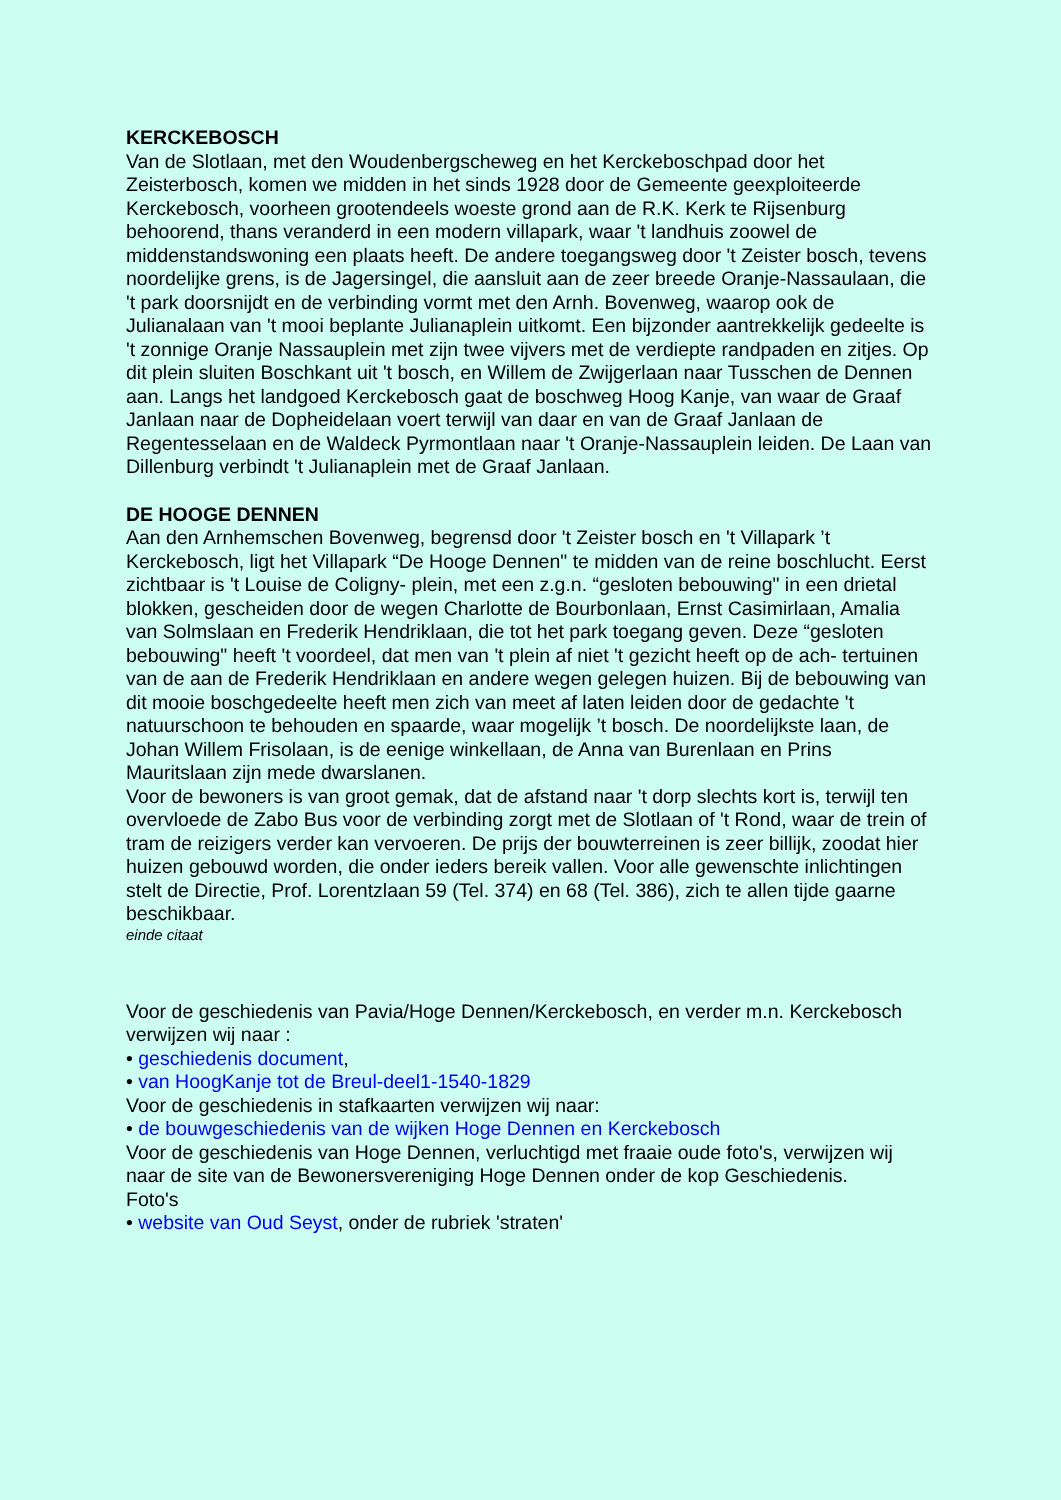KERCKEBOSCH
Van de Slotlaan, met den Woudenbergscheweg en het Kerckeboschpad door het Zeisterbosch, komen we midden in het sinds 1928 door de Gemeente geexploiteerde Kerckebosch, voorheen grootendeels woeste grond aan de R.K. Kerk te Rijsenburg behoorend, thans veranderd in een modern villapark, waar 't landhuis zoowel de middenstandswoning een plaats heeft. De andere toegangsweg door 't Zeister bosch, tevens noordelijke grens, is de Jagersingel, die aansluit aan de zeer breede Oranje-Nassaulaan, die 't park doorsnijdt en de verbinding vormt met den Arnh. Bovenweg, waarop ook de Julianalaan van 't mooi beplante Julianaplein uitkomt. Een bijzonder aantrekkelijk gedeelte is 't zonnige Oranje Nassauplein met zijn twee vijvers met de verdiepte randpaden en zitjes. Op dit plein sluiten Boschkant uit 't bosch, en Willem de Zwijgerlaan naar Tusschen de Dennen aan. Langs het landgoed Kerckebosch gaat de boschweg Hoog Kanje, van waar de Graaf Janlaan naar de Dopheidelaan voert terwijl van daar en van de Graaf Janlaan de Regentesselaan en de Waldeck Pyrmontlaan naar 't Oranje-Nassauplein leiden. De Laan van Dillenburg verbindt 't Julianaplein met de Graaf Janlaan.
DE HOOGE DENNEN
Aan den Arnhemschen Bovenweg, begrensd door 't Zeister bosch en 't Villapark ’t Kerckebosch, ligt het Villapark “De Hooge Dennen" te midden van de reine boschlucht. Eerst zichtbaar is 't Louise de Coligny- plein, met een z.g.n. “gesloten bebouwing" in een drietal blokken, gescheiden door de wegen Charlotte de Bourbonlaan, Ernst Casimirlaan, Amalia van Solmslaan en Frederik Hendriklaan, die tot het park toegang geven. Deze “gesloten bebouwing" heeft 't voordeel, dat men van 't plein af niet 't gezicht heeft op de ach- tertuinen van de aan de Frederik Hendriklaan en andere wegen gelegen huizen. Bij de bebouwing van dit mooie boschgedeelte heeft men zich van meet af laten leiden door de gedachte 't natuurschoon te behouden en spaarde, waar mogelijk ’t bosch. De noordelijkste laan, de Johan Willem Frisolaan, is de eenige winkellaan, de Anna van Burenlaan en Prins Mauritslaan zijn mede dwarslanen.
Voor de bewoners is van groot gemak, dat de afstand naar 't dorp slechts kort is, terwijl ten overvloede de Zabo Bus voor de verbinding zorgt met de Slotlaan of 't Rond, waar de trein of tram de reizigers verder kan vervoeren. De prijs der bouwterreinen is zeer billijk, zoodat hier huizen gebouwd worden, die onder ieders bereik vallen. Voor alle gewenschte inlichtingen stelt de Directie, Prof. Lorentzlaan 59 (Tel. 374) en 68 (Tel. 386), zich te allen tijde gaarne beschikbaar.
einde citaat
Voor de geschiedenis van Pavia/Hoge Dennen/Kerckebosch, en verder m.n. Kerckebosch verwijzen wij naar :
• geschiedenis document,
• van HoogKanje tot de Breul-deel1-1540-1829
Voor de geschiedenis in stafkaarten verwijzen wij naar:
• de bouwgeschiedenis van de wijken Hoge Dennen en Kerckebosch
Voor de geschiedenis van Hoge Dennen, verluchtigd met fraaie oude foto's, verwijzen wij naar de site van de Bewonersvereniging Hoge Dennen onder de kop Geschiedenis.
Foto's
• website van Oud Seyst, onder de rubriek 'straten'